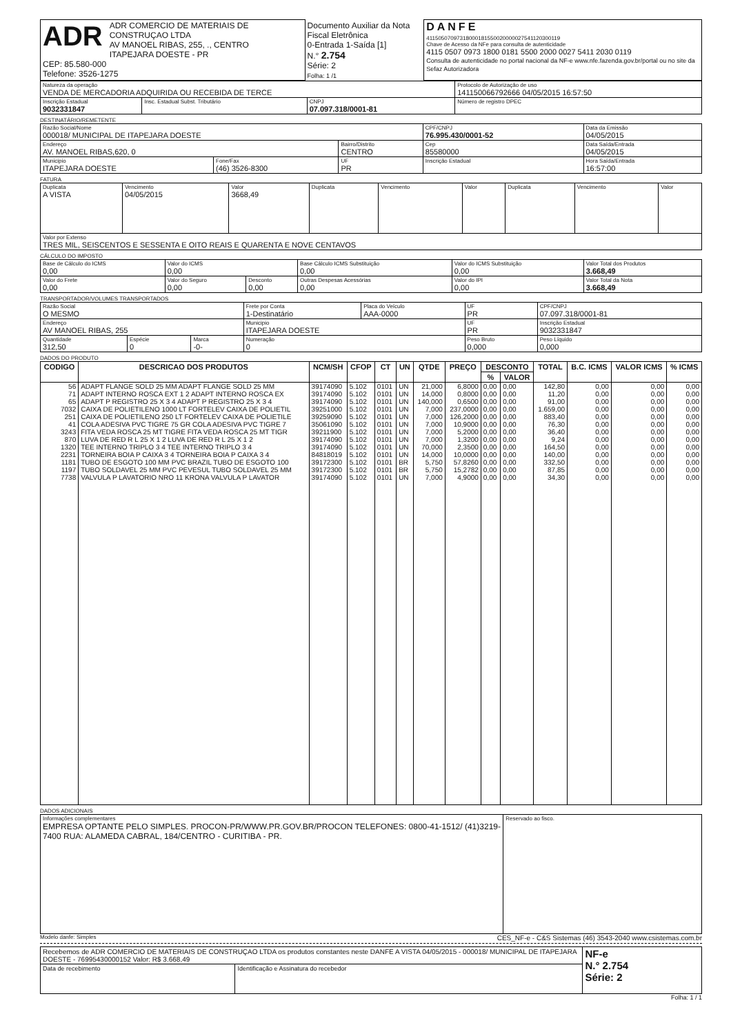| ADR ADR COMERCIO DE MATERIAIS DE CONSTRUÇAO LTDA AV MANOEL RIBAS, 255, ., CENTRO ITAPEJARA DOESTE - PR CEP: 85.580-000 Telefone: 3526-1275 | Documento Auxiliar da Nota Fiscal Eletrônica 0-Entrada 1-Saída [1] N.° 2.754 Série: 2 Folha: 1 /1 | DANFE 41150507097318000181550020000027541120300119 Chave de Acesso da NFe para consulta de autenticidade 4115 0507 0973 1800 0181 5500 2000 0027 5411 2030 0119 Consulta de autenticidade no portal nacional da NF-e www.nfe.fazenda.gov.br/portal ou no site da Sefaz Autorizadora |
| Natureza da operação VENDA DE MERCADORIA ADQUIRIDA OU RECEBIDA DE TERCE | | | Protocolo de Autorização de uso 141150066792666 04/05/2015 16:57:50 |
| Inscrição Estadual 9032331847 | Insc. Estadual Subst. Tributário | CNPJ 07.097.318/0001-81 | Número de registro DPEC |
DESTINATÁRIO/REMETENTE
| Razão Social/Nome 000018/ MUNICIPAL DE ITAPEJARA DOESTE | | | CPF/CNPJ 76.995.430/0001-52 | Data da Emissão 04/05/2015 |
| Endereço AV. MANOEL RIBAS,620, 0 | | Bairro/Distrito CENTRO | Cep 85580000 | Data Saída/Entrada 04/05/2015 |
| Municipio ITAPEJARA DOESTE | Fone/Fax (46) 3526-8300 | UF PR | Inscrição Estadual | Hora Saída/Entrada 16:57:00 |
FATURA
| Duplicata A VISTA | Vencimento 04/05/2015 | Valor 3668,49 | Duplicata | Vencimento | Valor | Duplicata | Vencimento | Valor |
| Valor por Extenso TRES MIL, SEISCENTOS E SESSENTA E OITO REAIS E QUARENTA E NOVE CENTAVOS | | | | | | | | |
CÁLCULO DO IMPOSTO
| Base de Cálculo do ICMS 0,00 | Valor do ICMS 0,00 | | Base Cálculo ICMS Substituição 0,00 | Valor do ICMS Substituição 0,00 | Valor Total dos Produtos 3.668,49 |
| Valor do Frete 0,00 | Valor do Seguro 0,00 | Desconto 0,00 | Outras Despesas Acessórias 0,00 | Valor do IPI 0,00 | Valor Total da Nota 3.668,49 |
TRANSPORTADOR/VOLUMES TRANSPORTADOS
| Razão Social O MESMO | | | Frete por Conta 1-Destinatário | Placa do Veículo AAA-0000 | UF PR | CPF/CNPJ 07.097.318/0001-81 |
| Endereço AV MANOEL RIBAS, 255 | | | Municipio ITAPEJARA DOESTE | | UF PR | Inscrição Estadual 9032331847 |
| Quantidade 312,50 | Espécie 0 | Marca -0- | Numeração 0 | | Peso Bruto 0,000 | Peso Líquido 0,000 |
DADOS DO PRODUTO
| CODIGO | DESCRICAO DOS PRODUTOS | NCM/SH | CFOP | CT | UN | QTDE | PREÇO | DESCONTO | | TOTAL | B.C. ICMS | VALOR ICMS | % ICMS |
| --- | --- | --- | --- | --- | --- | --- | --- | --- | --- | --- | --- | --- | --- |
| | | | | | | | | % | VALOR | | | | |
| 56 | ADAPT FLANGE SOLD 25 MM ADAPT FLANGE SOLD 25 MM | 39174090 | 5.102 | 0101 | UN | 21,000 | 6,8000 | 0,00 | 0,00 | 142,80 | 0,00 | 0,00 | 0,00 |
| 71 | ADAPT INTERNO ROSCA EXT 1 2 ADAPT INTERNO ROSCA EX | 39174090 | 5.102 | 0101 | UN | 14,000 | 0,8000 | 0,00 | 0,00 | 11,20 | 0,00 | 0,00 | 0,00 |
| 65 | ADAPT P REGISTRO 25 X 3 4 ADAPT P REGISTRO 25 X 3 4 | 39174090 | 5.102 | 0101 | UN | 140,000 | 0,6500 | 0,00 | 0,00 | 91,00 | 0,00 | 0,00 | 0,00 |
| 7032 | CAIXA DE POLIETILENO 1000 LT FORTELEV CAIXA DE POLIETIL | 39251000 | 5.102 | 0101 | UN | 7,000 | 237,0000 | 0,00 | 0,00 | 1.659,00 | 0,00 | 0,00 | 0,00 |
| 251 | CAIXA DE POLIETILENO 250 LT FORTELEV CAIXA DE POLIETILE | 39259090 | 5.102 | 0101 | UN | 7,000 | 126,2000 | 0,00 | 0,00 | 883,40 | 0,00 | 0,00 | 0,00 |
| 41 | COLA ADESIVA PVC TIGRE 75 GR COLA ADESIVA PVC TIGRE 7 | 35061090 | 5.102 | 0101 | UN | 7,000 | 10,9000 | 0,00 | 0,00 | 76,30 | 0,00 | 0,00 | 0,00 |
| 3243 | FITA VEDA ROSCA 25 MT TIGRE FITA VEDA ROSCA 25 MT TIGR | 39211900 | 5.102 | 0101 | UN | 7,000 | 5,2000 | 0,00 | 0,00 | 36,40 | 0,00 | 0,00 | 0,00 |
| 870 | LUVA DE RED R L 25 X 1 2 LUVA DE RED R L 25 X 1 2 | 39174090 | 5.102 | 0101 | UN | 7,000 | 1,3200 | 0,00 | 0,00 | 9,24 | 0,00 | 0,00 | 0,00 |
| 1320 | TEE INTERNO TRIPLO 3 4 TEE INTERNO TRIPLO 3 4 | 39174090 | 5.102 | 0101 | UN | 70,000 | 2,3500 | 0,00 | 0,00 | 164,50 | 0,00 | 0,00 | 0,00 |
| 2231 | TORNEIRA BOIA P CAIXA 3 4 TORNEIRA BOIA P CAIXA 3 4 | 84818019 | 5.102 | 0101 | UN | 14,000 | 10,0000 | 0,00 | 0,00 | 140,00 | 0,00 | 0,00 | 0,00 |
| 1181 | TUBO DE ESGOTO 100 MM PVC BRAZIL TUBO DE ESGOTO 100 | 39172300 | 5.102 | 0101 | BR | 5,750 | 57,8260 | 0,00 | 0,00 | 332,50 | 0,00 | 0,00 | 0,00 |
| 1197 | TUBO SOLDAVEL 25 MM PVC PEVESUL TUBO SOLDAVEL 25 MM | 39172300 | 5.102 | 0101 | BR | 5,750 | 15,2782 | 0,00 | 0,00 | 87,85 | 0,00 | 0,00 | 0,00 |
| 7738 | VALVULA P LAVATORIO NRO 11 KRONA VALVULA P LAVATOR | 39174090 | 5.102 | 0101 | UN | 7,000 | 4,9000 | 0,00 | 0,00 | 34,30 | 0,00 | 0,00 | 0,00 |
DADOS ADICIONAIS
| Informações complementares EMPRESA OPTANTE PELO SIMPLES. PROCON-PR/WWW.PR.GOV.BR/PROCON TELEFONES: 0800-41-1512/ (41)3219-7400 RUA: ALAMEDA CABRAL, 184/CENTRO - CURITIBA - PR. | Reservado ao fisco. |
Modelo danfe: Simples CES_NF-e - C&S Sistemas (46) 3543-2040 www.csistemas.com.br
| Recebemos de ADR COMERCIO DE MATERIAIS DE CONSTRUÇAO LTDA os produtos constantes neste DANFE A VISTA 04/05/2015 - 000018/ MUNICIPAL DE ITAPEJARA DOESTE - 76995430000152 Valor: R$ 3.668,49 | | NF-e N.° 2.754 Série: 2 |
| Data de recebimento | Identificação e Assinatura do recebedor | |
Folha: 1 / 1